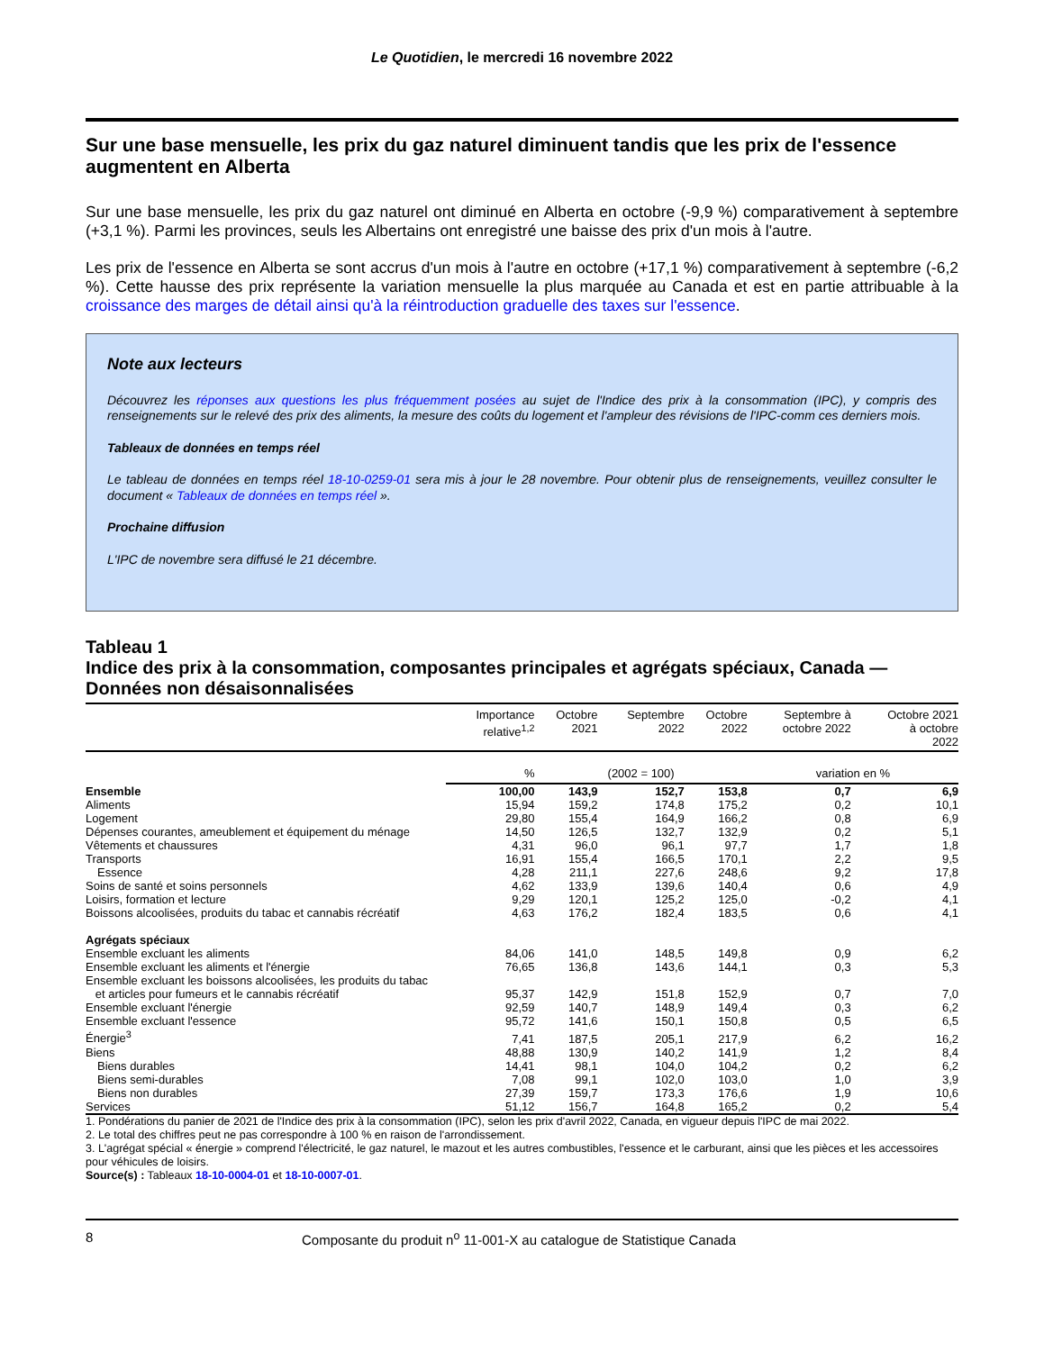Le Quotidien, le mercredi 16 novembre 2022
Sur une base mensuelle, les prix du gaz naturel diminuent tandis que les prix de l'essence augmentent en Alberta
Sur une base mensuelle, les prix du gaz naturel ont diminué en Alberta en octobre (-9,9 %) comparativement à septembre (+3,1 %). Parmi les provinces, seuls les Albertains ont enregistré une baisse des prix d'un mois à l'autre.
Les prix de l'essence en Alberta se sont accrus d'un mois à l'autre en octobre (+17,1 %) comparativement à septembre (-6,2 %). Cette hausse des prix représente la variation mensuelle la plus marquée au Canada et est en partie attribuable à la croissance des marges de détail ainsi qu'à la réintroduction graduelle des taxes sur l'essence.
Note aux lecteurs
Découvrez les réponses aux questions les plus fréquemment posées au sujet de l'Indice des prix à la consommation (IPC), y compris des renseignements sur le relevé des prix des aliments, la mesure des coûts du logement et l'ampleur des révisions de l'IPC-comm ces derniers mois.
Tableaux de données en temps réel
Le tableau de données en temps réel 18-10-0259-01 sera mis à jour le 28 novembre. Pour obtenir plus de renseignements, veuillez consulter le document « Tableaux de données en temps réel ».
Prochaine diffusion
L'IPC de novembre sera diffusé le 21 décembre.
Tableau 1
Indice des prix à la consommation, composantes principales et agrégats spéciaux, Canada — Données non désaisonnalisées
| | Importance relative<sup>1,2</sup> | Octobre 2021 | Septembre 2022 | Octobre 2022 | Septembre à octobre 2022 | Octobre 2021 à octobre 2022 |
| --- | --- | --- | --- | --- | --- | --- |
| | % | (2002 = 100) | | | variation en % | |
| Ensemble | 100,00 | 143,9 | 152,7 | 153,8 | 0,7 | 6,9 |
| Aliments | 15,94 | 159,2 | 174,8 | 175,2 | 0,2 | 10,1 |
| Logement | 29,80 | 155,4 | 164,9 | 166,2 | 0,8 | 6,9 |
| Dépenses courantes, ameublement et équipement du ménage | 14,50 | 126,5 | 132,7 | 132,9 | 0,2 | 5,1 |
| Vêtements et chaussures | 4,31 | 96,0 | 96,1 | 97,7 | 1,7 | 1,8 |
| Transports | 16,91 | 155,4 | 166,5 | 170,1 | 2,2 | 9,5 |
| Essence | 4,28 | 211,1 | 227,6 | 248,6 | 9,2 | 17,8 |
| Soins de santé et soins personnels | 4,62 | 133,9 | 139,6 | 140,4 | 0,6 | 4,9 |
| Loisirs, formation et lecture | 9,29 | 120,1 | 125,2 | 125,0 | -0,2 | 4,1 |
| Boissons alcoolisées, produits du tabac et cannabis récréatif | 4,63 | 176,2 | 182,4 | 183,5 | 0,6 | 4,1 |
| Agrégats spéciaux | | | | | | |
| Ensemble excluant les aliments | 84,06 | 141,0 | 148,5 | 149,8 | 0,9 | 6,2 |
| Ensemble excluant les aliments et l'énergie | 76,65 | 136,8 | 143,6 | 144,1 | 0,3 | 5,3 |
| Ensemble excluant les boissons alcoolisées, les produits du tabac et articles pour fumeurs et le cannabis récréatif | 95,37 | 142,9 | 151,8 | 152,9 | 0,7 | 7,0 |
| Ensemble excluant l'énergie | 92,59 | 140,7 | 148,9 | 149,4 | 0,3 | 6,2 |
| Ensemble excluant l'essence | 95,72 | 141,6 | 150,1 | 150,8 | 0,5 | 6,5 |
| Énergie<sup>3</sup> | 7,41 | 187,5 | 205,1 | 217,9 | 6,2 | 16,2 |
| Biens | 48,88 | 130,9 | 140,2 | 141,9 | 1,2 | 8,4 |
| Biens durables | 14,41 | 98,1 | 104,0 | 104,2 | 0,2 | 6,2 |
| Biens semi-durables | 7,08 | 99,1 | 102,0 | 103,0 | 1,0 | 3,9 |
| Biens non durables | 27,39 | 159,7 | 173,3 | 176,6 | 1,9 | 10,6 |
| Services | 51,12 | 156,7 | 164,8 | 165,2 | 0,2 | 5,4 |
1. Pondérations du panier de 2021 de l'Indice des prix à la consommation (IPC), selon les prix d'avril 2022, Canada, en vigueur depuis l'IPC de mai 2022.
2. Le total des chiffres peut ne pas correspondre à 100 % en raison de l'arrondissement.
3. L'agrégat spécial « énergie » comprend l'électricité, le gaz naturel, le mazout et les autres combustibles, l'essence et le carburant, ainsi que les pièces et les accessoires pour véhicules de loisirs.
Source(s) : Tableaux 18-10-0004-01 et 18-10-0007-01.
8 Composante du produit n<sup>o</sup> 11-001-X au catalogue de Statistique Canada